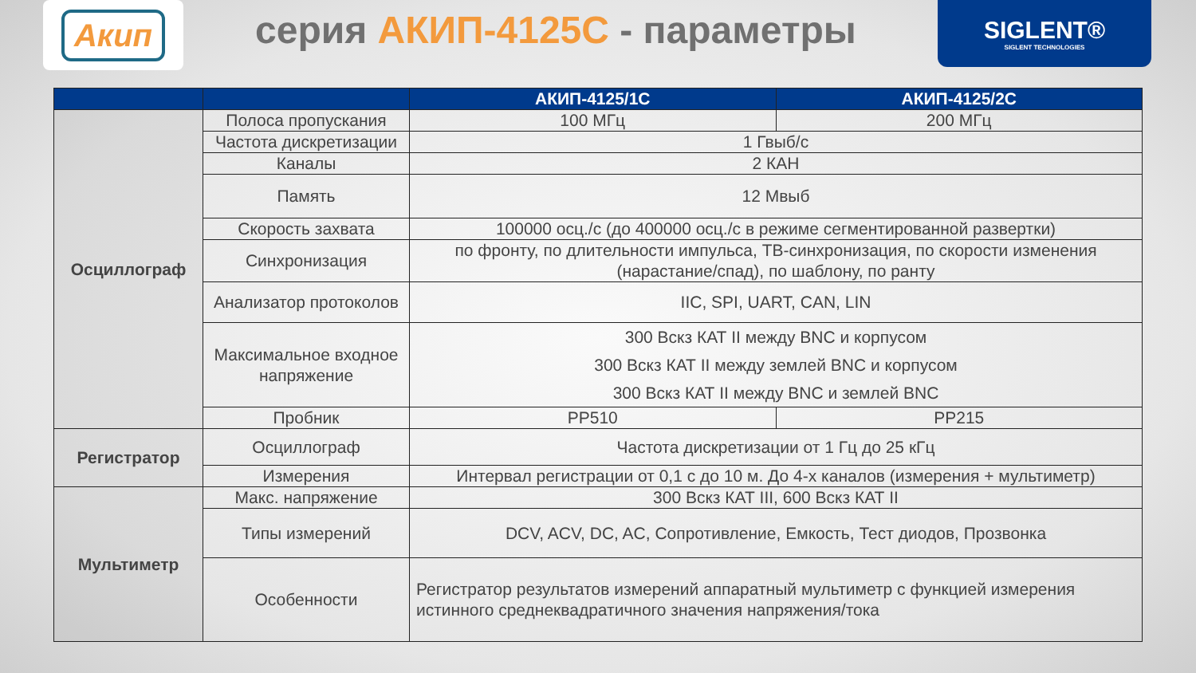Акип
серия АКИП-4125С - параметры
SIGLENT®
SIGLENT TECHNOLOGIES
| | | АКИП-4125/1С | АКИП-4125/2С |
| --- | --- | --- | --- |
| Осциллограф | Полоса пропускания | 100 МГц | 200 МГц |
| | Частота дискретизации | 1 Гвыб/с | |
| | Каналы | 2 КАН | |
| | Память | 12 Мвыб | |
| | Скорость захвата | 100000 осц./с (до 400000 осц./с в режиме сегментированной развертки) | |
| | Синхронизация | по фронту, по длительности импульса, ТВ-синхронизация, по скорости изменения (нарастание/спад), по шаблону, по ранту | |
| | Анализатор протоколов | IIC, SPI, UART, CAN, LIN | |
| | Максимальное входное напряжение | 300 Вскз КАТ II между BNC и корпусом 300 Вскз КАТ II между землей BNC и корпусом 300 Вскз КАТ II между BNC и землей BNC | |
| | Пробник | PP510 | PP215 |
| Регистратор | Осциллограф | Частота дискретизации от 1 Гц до 25 кГц | |
| | Измерения | Интервал регистрации от 0,1 с до 10 м. До 4-х каналов (измерения + мультиметр) | |
| Мультиметр | Макс. напряжение | 300 Вскз КАТ III, 600 Вскз КАТ II | |
| | Типы измерений | DCV, ACV, DC, AC, Сопротивление, Емкость, Тест диодов, Прозвонка | |
| | Особенности | Регистратор результатов измерений аппаратный мультиметр с функцией измерения истинного среднеквадратичного значения напряжения/тока | |